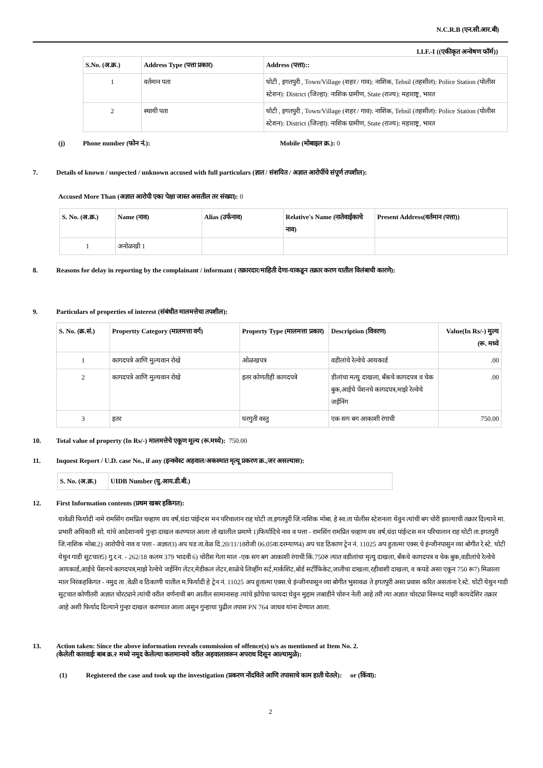N.C.R.B (एन.सी.आर.बी)
I.I.F.-I ((एकीकृत अन्वेषण फॉर्म))
| S.No. (अ.क्र.) | Address Type (पत्ता प्रकार) | Address (पत्ता):: |
| --- | --- | --- |
| 1 | वर्तमान पता | घोटी , इगतपुरी , Town/Village (शहर / गाव): नाशिक, Tehsil (तहसील): Police Station (पोलीस स्टेशन): District (जिल्हा): नाशिक ग्रामीण, State (राज्य): महाराष्ट्र, भारत |
| 2 | स्थायी पता | घोटी , इगतपुरी , Town/Village (शहर / गाव): नाशिक, Tehsil (तहसील): Police Station (पोलीस स्टेशन): District (जिल्हा): नाशिक ग्रामीण, State (राज्य): महाराष्ट्र, भारत |
(j) Phone number (फोन नं.): Mobile (मोबाइल क्र.): 0
7. Details of known / suspected / unknown accused with full particulars (ज्ञात / संशयित / अज्ञात आरोपींचे संपूर्ण तपशील):
Accused More Than (अज्ञात आरोपी एका पेक्षा जास्त असतील तर संख्या): 0
| S. No. (अ.क्र.) | Name (नाव) | Alias (उर्फनाव) | Relative's Name (नातेवाईकाचे नाव) | Present Address(वर्तमान (पत्ता)) |
| --- | --- | --- | --- | --- |
| 1 | अनोळखी 1 | | | |
8. Reasons for delay in reporting by the complainant / informant ( तक्रारदार/माहिती देणा-याकडून तक्रार करण यातील विलंबाची कारणे):
9. Particulars of properties of interest (संबंधीत मालमत्तेचा तपशील):
| S. No. (क्र.सं.) | Propertty Category (मालमत्ता वर्ग) | Property Type (मालमत्ता प्रकार) | Description (विवरण) | Value(In Rs/-) मुल्य (रू. मध्ये |
| --- | --- | --- | --- | --- |
| 1 | कागदपत्रे आणि मुल्यवान रोखे | ओळखपत्र | वडीलांचे रेल्वेचे आयकार्ड | .00 |
| 2 | कागदपत्रे आणि मुल्यवान रोखे | इतर कोणतीही कागदपत्रे | डीलांचा मत्यु दाखला, बँकचे कागदपत्र व चेक बुक,आईचे पेंशनचे कागदपत्र,माझे रेल्वेचे जईनिंग | .00 |
| 3 | इतर | घरगुती वस्तु | एक सग बग आकाशी रंगाची | 750.00 |
10. Total value of property (In Rs/-) मालमत्तेचे एकूण मूल्य (रू.मध्ये): 750.00
11. Inquest Report / U.D. case No., if any (इन्क्वेस्ट अहवाल/अकस्मात मृत्यू प्रकरण क्र.,जर असल्यास):
| S. No. (अ.क्र.) | UIDB Number (यु.आय.डी.बी.) |
| --- | --- |
12. First Information contents (प्रथम खबर हकिगत):
यावेळी फिर्यादी नामे रामसिंग रामप्रित चव्हाण वय वर्ष,धंदा पांईन्टस मन परिचालान राह घोटी ता.इगतपुरी जि.नाशिक मोबा. हे स्व:ता पोलीस स्टेशनला येवुन त्यांची बग चोरी झाल्याची तक्रार दिल्याने मा. प्रभारी अधिकारी सो. यांचे आदेशान्वये गुन्हा दाखल करण्यात आला तो खालील प्रमाणे 1)फिर्यादिचे नाव व पत्ता - रामसिंग रामप्रित चव्हाण वय वर्ष,धंदा पांईन्टस मन परिचालान राह घोटी ता.इगतपुरी जि.नाशिक मोबा.2) आरोपीचे नाव व पत्ता - अज्ञात3) अप घड ता.वेळ दि.20/11/18रोजी 06.05वा.दरम्याण4) अप घड ठिकाण ट्रेन नं. 11025 अप हुतात्मा एक्स.चे इंन्जीनपासुन व्या बोगीत रे.स्टे. घोटी येथुन गाडी सुटचात5) गु.र.न. - 262/18 कलम 379 भादवी 6) चोरीस गेला माल -एक सग बग आकाशी रंगाची किं.750रु त्यात वडीलांचा मृत्यु दाखला, बँकचे कागदपत्र व चेक बुक,वडीलांचे रेल्वेचे आयकार्ड,आईचे पेंशनचे कागदपत्र,माझे रेल्वेचे जईनिंग लेटर,मेडीकल लेटर,शाळेचे लिव्हींग सर्ट,मार्कशिट,बोर्ड सर्टीफिकेट,जातीचा दाखला,रहीवाशी दाखला, व कपडे असा एकून 750 रू7) मिळाला माल निरंकहकिगत - नमुद ता .वेळी व ठिकाणी यातील म.फिर्यादी हे ट्रेन नं. 11025 अप हुतात्मा एक्स.चे इंन्जीनपासुन व्या बोगीत भुसावळ ते इगतपुरी असा प्रवास करित असतांना रे.स्टे. घोटी येथुन गाडी सुटचात कोणीतरी अज्ञात चोरट्याने त्यांची वरील वर्णनाची बग आतील सामानासह त्यांचे झोपेचा फायदा घेवुन मुद्दाम लबाडीने चोरुन नेली आहे तरी त्या अज्ञात चोरट्या विरूध्द माझी कायदेशिर तक्रार आहे अशी फिर्याद दिल्याने गुन्हा दाखल करण्यात आला असुन गुन्हाचा पुढील तपास PN 764 जाधव यांना देण्यात आला.
13. Action taken: Since the above information reveals commission of offence(s) u/s as mentioned at Item No. 2.
(केलेली कारवाईः बाब क्र.२ मध्ये नमूद केलेल्या कलमान्वये वरील अहवालावरून अपराध दिसून आल्यामुळे):
(1) Registered the case and took up the investigation (प्रकरण नोंदविले आणि तपासाचे काम हाती घेतले): or (किंवा):
2